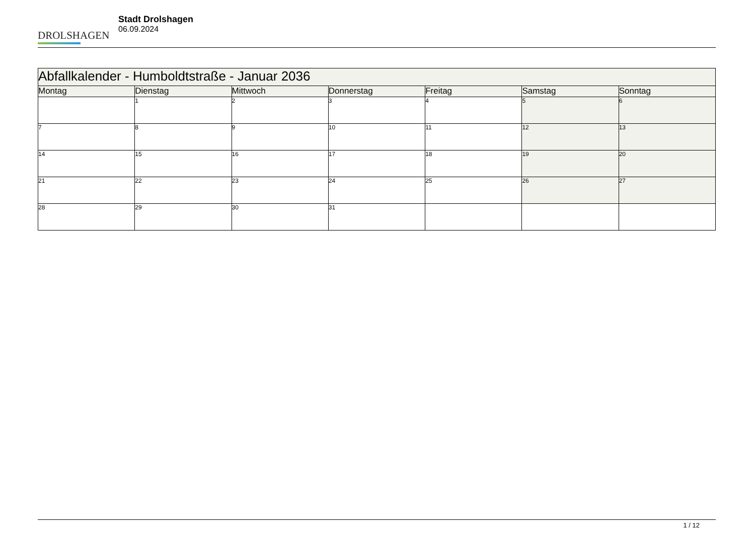DROLSHAGEN
Stadt Drolshagen
06.09.2024
| Abfallkalender - Humboldtstraße - Januar 2036 | | | | | | |
| --- | --- | --- | --- | --- | --- | --- |
| Montag | Dienstag | Mittwoch | Donnerstag | Freitag | Samstag | Sonntag |
| | 1 | 2 | 3 | 4 | 5 | 6 |
| 7 | 8 | 9 | 10 | 11 | 12 | 13 |
| 14 | 15 | 16 | 17 | 18 | 19 | 20 |
| 21 | 22 | 23 | 24 | 25 | 26 | 27 |
| 28 | 29 | 30 | 31 | | | |
1 / 12